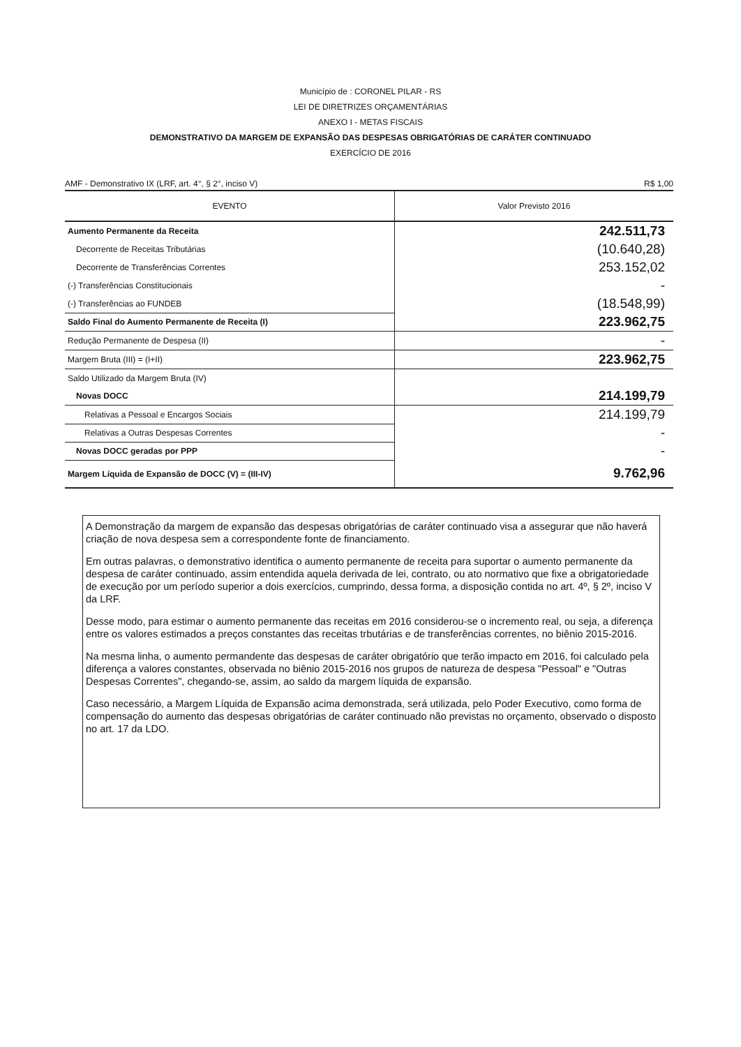Município de : CORONEL PILAR - RS
LEI DE DIRETRIZES ORÇAMENTÁRIAS
ANEXO I - METAS FISCAIS
DEMONSTRATIVO DA MARGEM DE EXPANSÃO DAS DESPESAS OBRIGATÓRIAS DE CARÁTER CONTINUADO
EXERCÍCIO DE 2016
AMF - Demonstrativo IX (LRF, art. 4°, § 2°, inciso V) R$ 1,00
| EVENTO | Valor Previsto 2016 |
| --- | --- |
| Aumento Permanente da Receita | 242.511,73 |
| Decorrente de Receitas Tributárias | (10.640,28) |
| Decorrente de Transferências Correntes | 253.152,02 |
| (-) Transferências Constitucionais | - |
| (-) Transferências ao FUNDEB | (18.548,99) |
| Saldo Final do Aumento Permanente de Receita (I) | 223.962,75 |
| Redução Permanente de Despesa (II) | - |
| Margem Bruta (III) = (I+II) | 223.962,75 |
| Saldo Utilizado da Margem Bruta (IV) | |
| Novas DOCC | 214.199,79 |
| Relativas a Pessoal e Encargos Sociais | 214.199,79 |
| Relativas a Outras Despesas Correntes | - |
| Novas DOCC geradas por PPP | - |
| Margem Líquida de Expansão de DOCC (V) = (III-IV) | 9.762,96 |
A Demonstração da margem de expansão das despesas obrigatórias de caráter continuado visa a assegurar que não haverá criação de nova despesa sem a correspondente fonte de financiamento.
Em outras palavras, o demonstrativo identifica o aumento permanente de receita para suportar o aumento permanente da despesa de caráter continuado, assim entendida aquela derivada de lei, contrato, ou ato normativo que fixe a obrigatoriedade de execução por um período superior a dois exercícios, cumprindo, dessa forma, a disposição contida no art. 4º, § 2º, inciso V da LRF.
Desse modo, para estimar o aumento permanente das receitas em 2016 considerou-se o incremento real, ou seja, a diferença entre os valores estimados a preços constantes das receitas trbutárias e de transferências correntes, no biênio 2015-2016.
Na mesma linha, o aumento permandente das despesas de caráter obrigatório que terão impacto em 2016, foi calculado pela diferença a valores constantes, observada no biênio 2015-2016 nos grupos de natureza de despesa "Pessoal" e "Outras Despesas Correntes", chegando-se, assim, ao saldo da margem líquida de expansão.
Caso necessário, a Margem Líquida de Expansão acima demonstrada, será utilizada, pelo Poder Executivo, como forma de compensação do aumento das despesas obrigatórias de caráter continuado não previstas no orçamento, observado o disposto no art. 17 da LDO.